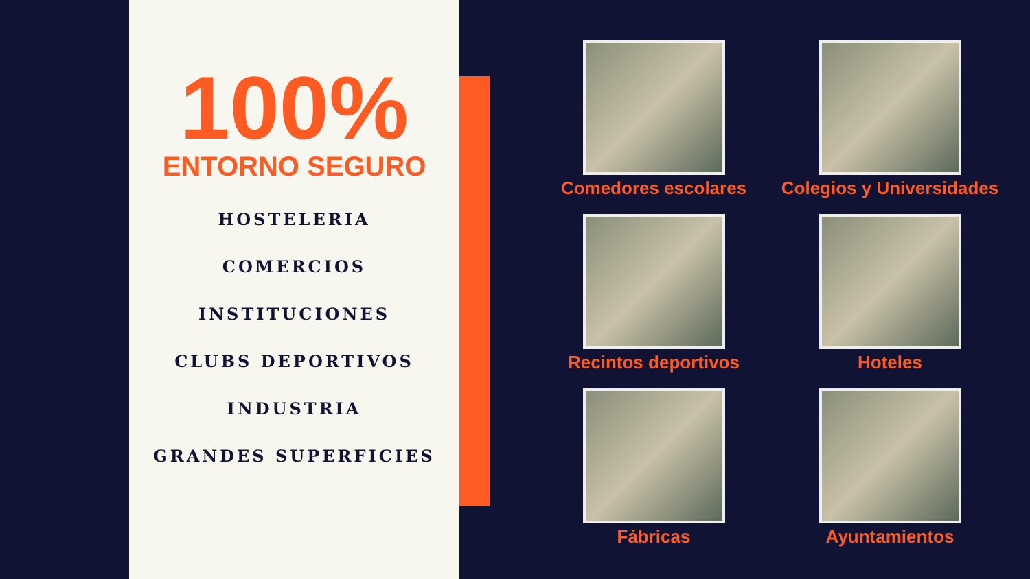100%
ENTORNO SEGURO
HOSTELERIA
COMERCIOS
INSTITUCIONES
CLUBS DEPORTIVOS
INDUSTRIA
GRANDES SUPERFICIES
Comedores escolares
Colegios y Universidades
Recintos deportivos
Hoteles
Fábricas
Ayuntamientos